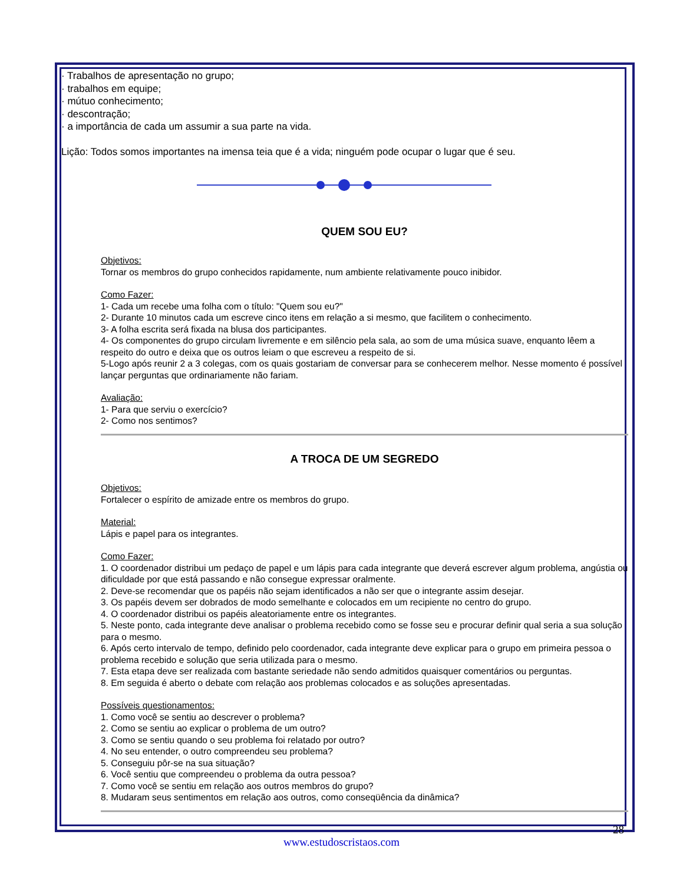· Trabalhos de apresentação no grupo;
· trabalhos em equipe;
· mútuo conhecimento;
· descontração;
· a importância de cada um assumir a sua parte na vida.
Lição: Todos somos importantes na imensa teia que é a vida; ninguém pode ocupar o lugar que é seu.
QUEM SOU EU?
Objetivos:
Tornar os membros do grupo conhecidos rapidamente, num ambiente relativamente pouco inibidor.
Como Fazer:
1- Cada um recebe uma folha com o título: "Quem sou eu?"
2- Durante 10 minutos cada um escreve cinco itens em relação a si mesmo, que facilitem o conhecimento.
3- A folha escrita será fixada na blusa dos participantes.
4- Os componentes do grupo circulam livremente e em silêncio pela sala, ao som de uma música suave, enquanto lêem a respeito do outro e deixa que os outros leiam o que escreveu a respeito de si.
5-Logo após reunir 2 a 3 colegas, com os quais gostariam de conversar para se conhecerem melhor. Nesse momento é possível lançar perguntas que ordinariamente não fariam.
Avaliação:
1- Para que serviu o exercício?
2- Como nos sentimos?
A TROCA DE UM SEGREDO
Objetivos:
Fortalecer o espírito de amizade entre os membros do grupo.
Material:
Lápis e papel para os integrantes.
Como Fazer:
1. O coordenador distribui um pedaço de papel e um lápis para cada integrante que deverá escrever algum problema, angústia ou dificuldade por que está passando e não consegue expressar oralmente.
2. Deve-se recomendar que os papéis não sejam identificados a não ser que o integrante assim desejar.
3. Os papéis devem ser dobrados de modo semelhante e colocados em um recipiente no centro do grupo.
4. O coordenador distribui os papéis aleatoriamente entre os integrantes.
5. Neste ponto, cada integrante deve analisar o problema recebido como se fosse seu e procurar definir qual seria a sua solução para o mesmo.
6. Após certo intervalo de tempo, definido pelo coordenador, cada integrante deve explicar para o grupo em primeira pessoa o problema recebido e solução que seria utilizada para o mesmo.
7. Esta etapa deve ser realizada com bastante seriedade não sendo admitidos quaisquer comentários ou perguntas.
8. Em seguida é aberto o debate com relação aos problemas colocados e as soluções apresentadas.
Possíveis questionamentos:
1. Como você se sentiu ao descrever o problema?
2. Como se sentiu ao explicar o problema de um outro?
3. Como se sentiu quando o seu problema foi relatado por outro?
4. No seu entender, o outro compreendeu seu problema?
5. Conseguiu pôr-se na sua situação?
6. Você sentiu que compreendeu o problema da outra pessoa?
7. Como você se sentiu em relação aos outros membros do grupo?
8. Mudaram seus sentimentos em relação aos outros, como conseqüência da dinâmica?
28
www.estudoscristaos.com